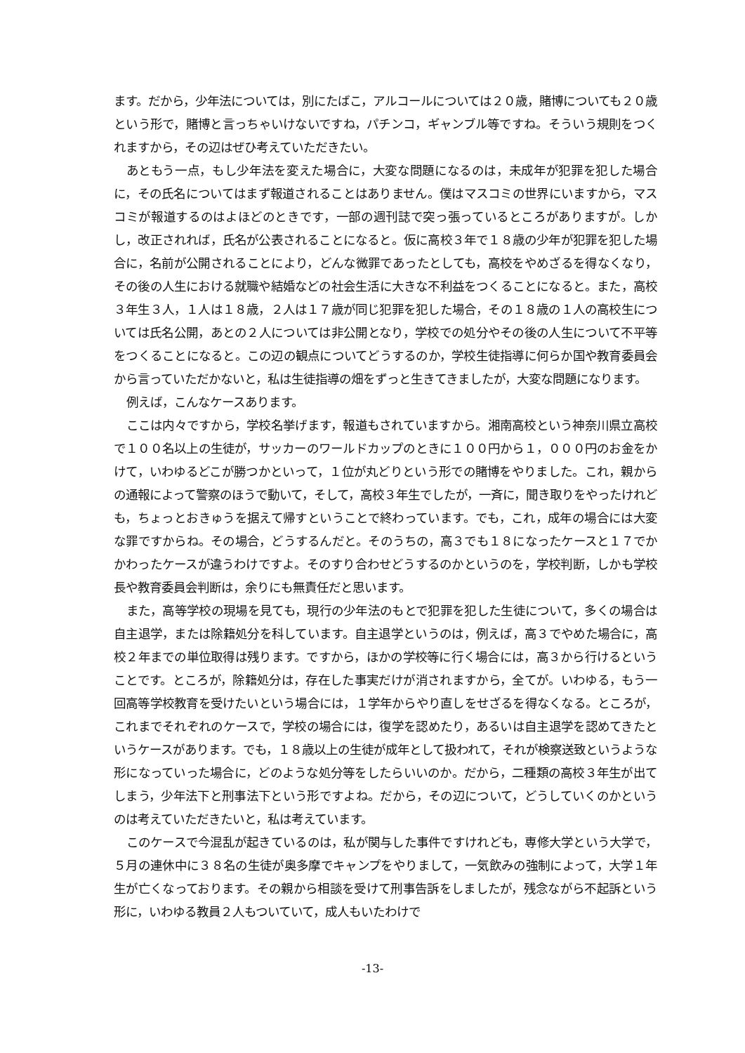ます。だから，少年法については，別にたばこ，アルコールについては２０歳，賭博についても２０歳という形で，賭博と言っちゃいけないですね，パチンコ，ギャンブル等ですね。そういう規則をつくれますから，その辺はぜひ考えていただきたい。
あともう一点，もし少年法を変えた場合に，大変な問題になるのは，未成年が犯罪を犯した場合に，その氏名についてはまず報道されることはありません。僕はマスコミの世界にいますから，マスコミが報道するのはよほどのときです，一部の週刊誌で突っ張っているところがありますが。しかし，改正されれば，氏名が公表されることになると。仮に高校３年で１８歳の少年が犯罪を犯した場合に，名前が公開されることにより，どんな微罪であったとしても，高校をやめざるを得なくなり，その後の人生における就職や結婚などの社会生活に大きな不利益をつくることになると。また，高校３年生３人，１人は１８歳，２人は１７歳が同じ犯罪を犯した場合，その１８歳の１人の高校生については氏名公開，あとの２人については非公開となり，学校での処分やその後の人生について不平等をつくることになると。この辺の観点についてどうするのか，学校生徒指導に何らか国や教育委員会から言っていただかないと，私は生徒指導の畑をずっと生きてきましたが，大変な問題になります。
例えば，こんなケースあります。
ここは内々ですから，学校名挙げます，報道もされていますから。湘南高校という神奈川県立高校で１００名以上の生徒が，サッカーのワールドカップのときに１００円から１，０００円のお金をかけて，いわゆるどこが勝つかといって，１位が丸どりという形での賭博をやりました。これ，親からの通報によって警察のほうで動いて，そして，高校３年生でしたが，一斉に，聞き取りをやったけれども，ちょっとおきゅうを据えて帰すということで終わっています。でも，これ，成年の場合には大変な罪ですからね。その場合，どうするんだと。そのうちの，高３でも１８になったケースと１７でかかわったケースが違うわけですよ。そのすり合わせどうするのかというのを，学校判断，しかも学校長や教育委員会判断は，余りにも無責任だと思います。
また，高等学校の現場を見ても，現行の少年法のもとで犯罪を犯した生徒について，多くの場合は自主退学，または除籍処分を科しています。自主退学というのは，例えば，高３でやめた場合に，高校２年までの単位取得は残ります。ですから，ほかの学校等に行く場合には，高３から行けるということです。ところが，除籍処分は，存在した事実だけが消されますから，全てが。いわゆる，もう一回高等学校教育を受けたいという場合には，１学年からやり直しをせざるを得なくなる。ところが，これまでそれぞれのケースで，学校の場合には，復学を認めたり，あるいは自主退学を認めてきたというケースがあります。でも，１８歳以上の生徒が成年として扱われて，それが検察送致というような形になっていった場合に，どのような処分等をしたらいいのか。だから，二種類の高校３年生が出てしまう，少年法下と刑事法下という形ですよね。だから，その辺について，どうしていくのかというのは考えていただきたいと，私は考えています。
このケースで今混乱が起きているのは，私が関与した事件ですけれども，専修大学という大学で，５月の連休中に３８名の生徒が奥多摩でキャンプをやりまして，一気飲みの強制によって，大学１年生が亡くなっております。その親から相談を受けて刑事告訴をしましたが，残念ながら不起訴という形に，いわゆる教員２人もついていて，成人もいたわけで
-13-